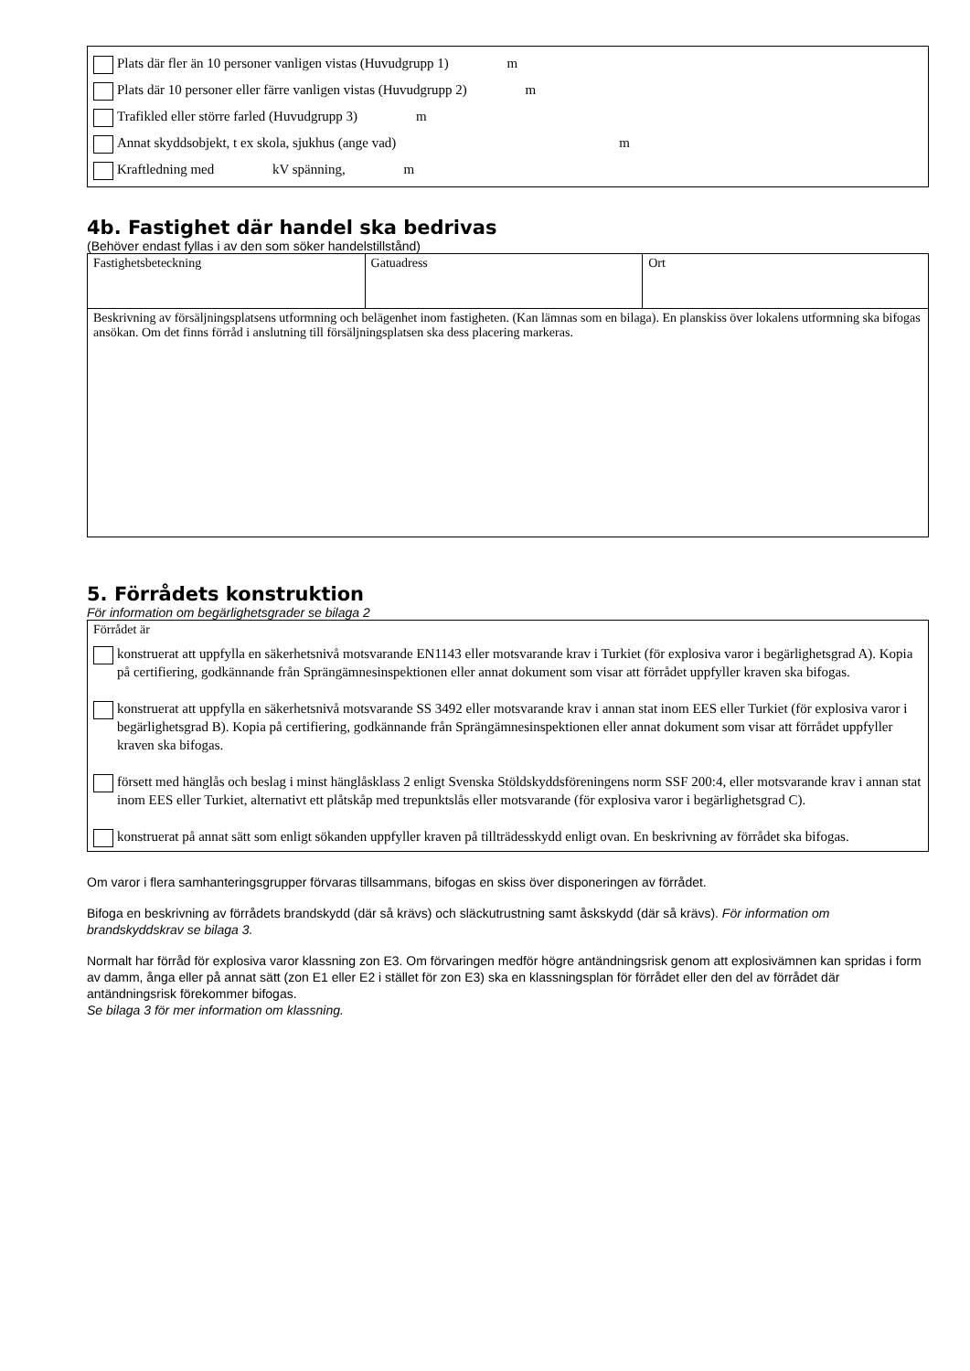Plats där fler än 10 personer vanligen vistas (Huvudgrupp 1) m
Plats där 10 personer eller färre vanligen vistas (Huvudgrupp 2) m
Trafikled eller större farled (Huvudgrupp 3) m
Annat skyddsobjekt, t ex skola, sjukhus (ange vad) m
Kraftledning med kV spänning, m
4b. Fastighet där handel ska bedrivas
(Behöver endast fyllas i av den som söker handelstillstånd)
| Fastighetsbeteckning | Gatuadress | Ort |
| Beskrivning av försäljningsplatsens utformning och belägenhet inom fastigheten. (Kan lämnas som en bilaga). En planskiss över lokalens utformning ska bifogas ansökan. Om det finns förråd i anslutning till försäljningsplatsen ska dess placering markeras. | | |
5. Förrådets konstruktion
För information om begärlighetsgrader se bilaga 2
Förrådet är
konstruerat att uppfylla en säkerhetsnivå motsvarande EN1143 eller motsvarande krav i Turkiet (för explosiva varor i begärlighetsgrad A). Kopia på certifiering, godkännande från Sprängämnesinspektionen eller annat dokument som visar att förrådet uppfyller kraven ska bifogas.
konstruerat att uppfylla en säkerhetsnivå motsvarande SS 3492 eller motsvarande krav i annan stat inom EES eller Turkiet (för explosiva varor i begärlighetsgrad B). Kopia på certifiering, godkännande från Sprängämnesinspektionen eller annat dokument som visar att förrådet uppfyller kraven ska bifogas.
försett med hänglås och beslag i minst hänglåsklass 2 enligt Svenska Stöldskyddsföreningens norm SSF 200:4, eller motsvarande krav i annan stat inom EES eller Turkiet, alternativt ett plåtskåp med trepunktslås eller motsvarande (för explosiva varor i begärlighetsgrad C).
konstruerat på annat sätt som enligt sökanden uppfyller kraven på tillträdesskydd enligt ovan. En beskrivning av förrådet ska bifogas.
Om varor i flera samhanteringsgrupper förvaras tillsammans, bifogas en skiss över disponeringen av förrådet.
Bifoga en beskrivning av förrådets brandskydd (där så krävs) och släckutrustning samt åskskydd (där så krävs). För information om brandskyddskrav se bilaga 3.
Normalt har förråd för explosiva varor klassning zon E3. Om förvaringen medför högre antändningsrisk genom att explosivämnen kan spridas i form av damm, ånga eller på annat sätt (zon E1 eller E2 i stället för zon E3) ska en klassningsplan för förrådet eller den del av förrådet där antändningsrisk förekommer bifogas.
Se bilaga 3 för mer information om klassning.